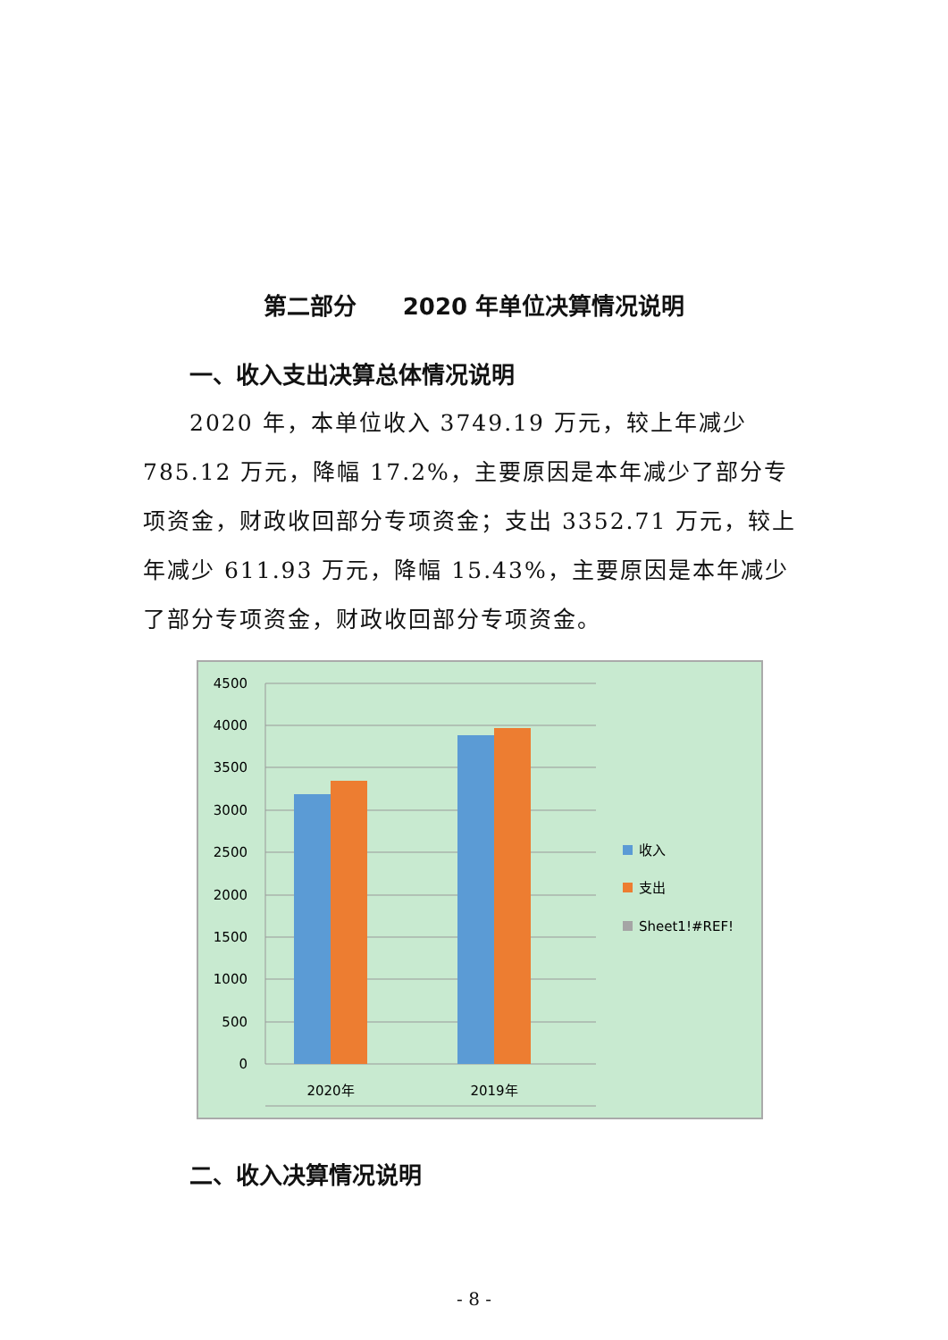第二部分　　2020 年单位决算情况说明
一、收入支出决算总体情况说明
2020 年，本单位收入 3749.19 万元，较上年减少 785.12 万元，降幅 17.2%，主要原因是本年减少了部分专项资金，财政收回部分专项资金；支出 3352.71 万元，较上年减少 611.93 万元，降幅 15.43%，主要原因是本年减少了部分专项资金，财政收回部分专项资金。
4500
4000
3500
3000
2500
2000
1500
1000
500
0
2020年
2019年
收入
支出
Sheet1!#REF!
二、收入决算情况说明
- 8 -